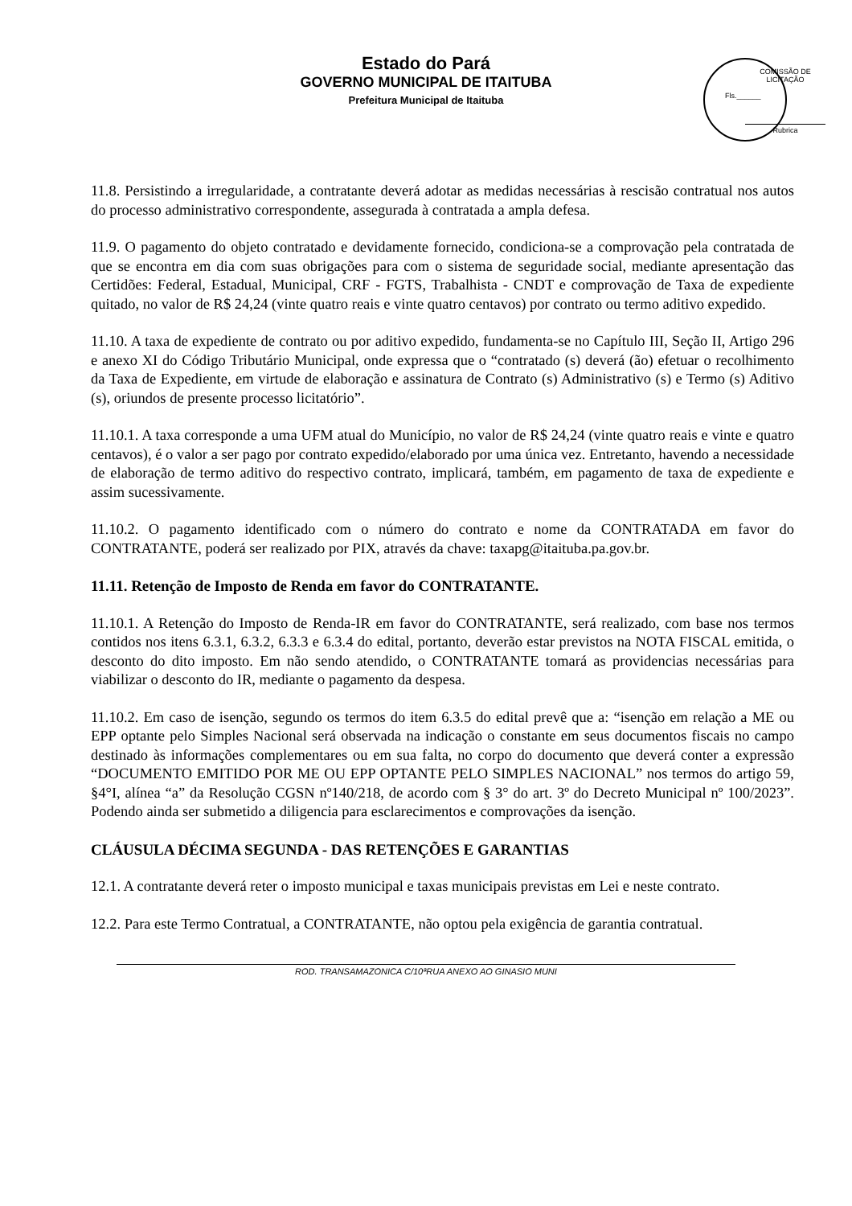Estado do Pará
GOVERNO MUNICIPAL DE ITAITUBA
Prefeitura Municipal de Itaituba
COMISSÃO DE LICITAÇÃO
Fls.______
Rubrica
11.8. Persistindo a irregularidade, a contratante deverá adotar as medidas necessárias à rescisão contratual nos autos do processo administrativo correspondente, assegurada à contratada a ampla defesa.
11.9. O pagamento do objeto contratado e devidamente fornecido, condiciona-se a comprovação pela contratada de que se encontra em dia com suas obrigações para com o sistema de seguridade social, mediante apresentação das Certidões: Federal, Estadual, Municipal, CRF - FGTS, Trabalhista - CNDT e comprovação de Taxa de expediente quitado, no valor de R$ 24,24 (vinte quatro reais e vinte quatro centavos) por contrato ou termo aditivo expedido.
11.10. A taxa de expediente de contrato ou por aditivo expedido, fundamenta-se no Capítulo III, Seção II, Artigo 296 e anexo XI do Código Tributário Municipal, onde expressa que o “contratado (s) deverá (ão) efetuar o recolhimento da Taxa de Expediente, em virtude de elaboração e assinatura de Contrato (s) Administrativo (s) e Termo (s) Aditivo (s), oriundos de presente processo licitatório”.
11.10.1. A taxa corresponde a uma UFM atual do Município, no valor de R$ 24,24 (vinte quatro reais e vinte e quatro centavos), é o valor a ser pago por contrato expedido/elaborado por uma única vez. Entretanto, havendo a necessidade de elaboração de termo aditivo do respectivo contrato, implicará, também, em pagamento de taxa de expediente e assim sucessivamente.
11.10.2. O pagamento identificado com o número do contrato e nome da CONTRATADA em favor do CONTRATANTE, poderá ser realizado por PIX, através da chave: taxapg@itaituba.pa.gov.br.
11.11. Retenção de Imposto de Renda em favor do CONTRATANTE.
11.10.1. A Retenção do Imposto de Renda-IR em favor do CONTRATANTE, será realizado, com base nos termos contidos nos itens 6.3.1, 6.3.2, 6.3.3 e 6.3.4 do edital, portanto, deverão estar previstos na NOTA FISCAL emitida, o desconto do dito imposto. Em não sendo atendido, o CONTRATANTE tomará as providencias necessárias para viabilizar o desconto do IR, mediante o pagamento da despesa.
11.10.2. Em caso de isenção, segundo os termos do item 6.3.5 do edital prevê que a: “isenção em relação a ME ou EPP optante pelo Simples Nacional será observada na indicação o constante em seus documentos fiscais no campo destinado às informações complementares ou em sua falta, no corpo do documento que deverá conter a expressão “DOCUMENTO EMITIDO POR ME OU EPP OPTANTE PELO SIMPLES NACIONAL” nos termos do artigo 59, §4°I, alínea “a” da Resolução CGSN nº140/218, de acordo com § 3° do art. 3º do Decreto Municipal nº 100/2023”. Podendo ainda ser submetido a diligencia para esclarecimentos e comprovações da isenção.
CLÁUSULA DÉCIMA SEGUNDA - DAS RETENÇÕES E GARANTIAS
12.1. A contratante deverá reter o imposto municipal e taxas municipais previstas em Lei e neste contrato.
12.2. Para este Termo Contratual, a CONTRATANTE, não optou pela exigência de garantia contratual.
ROD. TRANSAMAZONICA C/10ªRUA ANEXO AO GINASIO MUNI